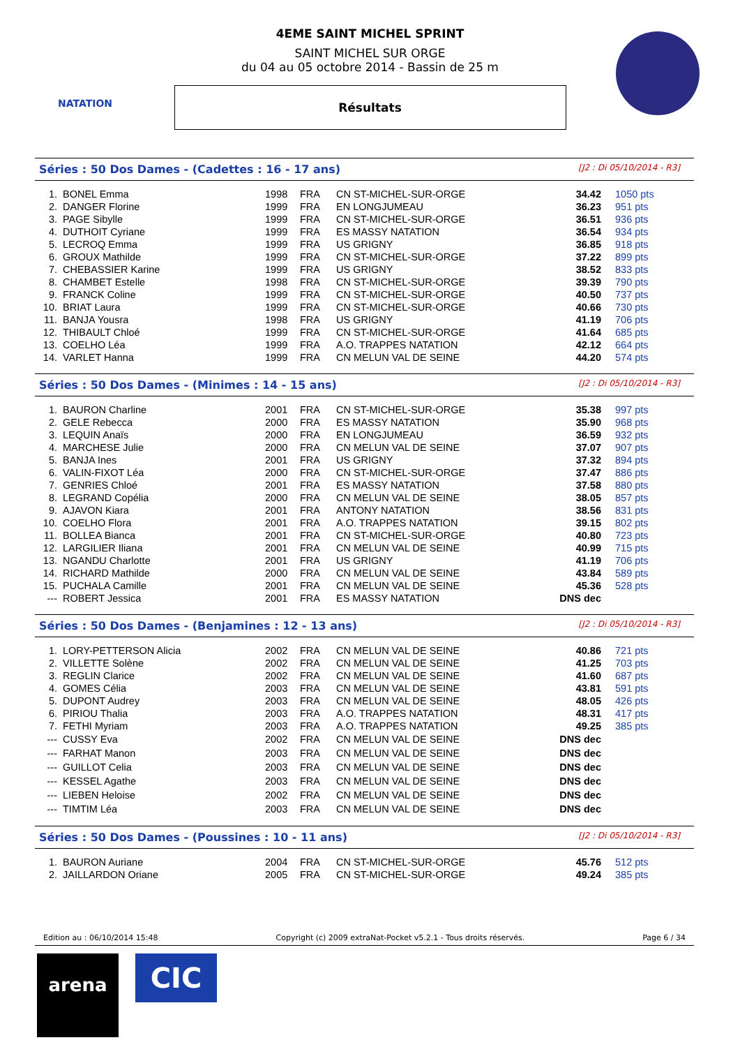NATATION
4EME SAINT MICHEL SPRINT
SAINT MICHEL SUR ORGE
du 04 au 05 octobre 2014 - Bassin de 25 m
Résultats
Séries : 50 Dos Dames - (Cadettes : 16 - 17 ans) [J2 : Di 05/10/2014 - R3]
| 1. | BONEL Emma | 1998 | FRA | CN ST-MICHEL-SUR-ORGE | 34.42 | 1050 pts |
| 2. | DANGER Florine | 1999 | FRA | EN LONGJUMEAU | 36.23 | 951 pts |
| 3. | PAGE Sibylle | 1999 | FRA | CN ST-MICHEL-SUR-ORGE | 36.51 | 936 pts |
| 4. | DUTHOIT Cyriane | 1999 | FRA | ES MASSY NATATION | 36.54 | 934 pts |
| 5. | LECROQ Emma | 1999 | FRA | US GRIGNY | 36.85 | 918 pts |
| 6. | GROUX Mathilde | 1999 | FRA | CN ST-MICHEL-SUR-ORGE | 37.22 | 899 pts |
| 7. | CHEBASSIER Karine | 1999 | FRA | US GRIGNY | 38.52 | 833 pts |
| 8. | CHAMBET Estelle | 1998 | FRA | CN ST-MICHEL-SUR-ORGE | 39.39 | 790 pts |
| 9. | FRANCK Coline | 1999 | FRA | CN ST-MICHEL-SUR-ORGE | 40.50 | 737 pts |
| 10. | BRIAT Laura | 1999 | FRA | CN ST-MICHEL-SUR-ORGE | 40.66 | 730 pts |
| 11. | BANJA Yousra | 1998 | FRA | US GRIGNY | 41.19 | 706 pts |
| 12. | THIBAULT Chloé | 1999 | FRA | CN ST-MICHEL-SUR-ORGE | 41.64 | 685 pts |
| 13. | COELHO Léa | 1999 | FRA | A.O. TRAPPES NATATION | 42.12 | 664 pts |
| 14. | VARLET Hanna | 1999 | FRA | CN MELUN VAL DE SEINE | 44.20 | 574 pts |
Séries : 50 Dos Dames - (Minimes : 14 - 15 ans) [J2 : Di 05/10/2014 - R3]
| 1. | BAURON Charline | 2001 | FRA | CN ST-MICHEL-SUR-ORGE | 35.38 | 997 pts |
| 2. | GELE Rebecca | 2000 | FRA | ES MASSY NATATION | 35.90 | 968 pts |
| 3. | LEQUIN Anaïs | 2000 | FRA | EN LONGJUMEAU | 36.59 | 932 pts |
| 4. | MARCHESE Julie | 2000 | FRA | CN MELUN VAL DE SEINE | 37.07 | 907 pts |
| 5. | BANJA Ines | 2001 | FRA | US GRIGNY | 37.32 | 894 pts |
| 6. | VALIN-FIXOT Léa | 2000 | FRA | CN ST-MICHEL-SUR-ORGE | 37.47 | 886 pts |
| 7. | GENRIES Chloé | 2001 | FRA | ES MASSY NATATION | 37.58 | 880 pts |
| 8. | LEGRAND Copélia | 2000 | FRA | CN MELUN VAL DE SEINE | 38.05 | 857 pts |
| 9. | AJAVON Kiara | 2001 | FRA | ANTONY NATATION | 38.56 | 831 pts |
| 10. | COELHO Flora | 2001 | FRA | A.O. TRAPPES NATATION | 39.15 | 802 pts |
| 11. | BOLLEA Bianca | 2001 | FRA | CN ST-MICHEL-SUR-ORGE | 40.80 | 723 pts |
| 12. | LARGILIER Iliana | 2001 | FRA | CN MELUN VAL DE SEINE | 40.99 | 715 pts |
| 13. | NGANDU Charlotte | 2001 | FRA | US GRIGNY | 41.19 | 706 pts |
| 14. | RICHARD Mathilde | 2000 | FRA | CN MELUN VAL DE SEINE | 43.84 | 589 pts |
| 15. | PUCHALA Camille | 2001 | FRA | CN MELUN VAL DE SEINE | 45.36 | 528 pts |
| --- | ROBERT Jessica | 2001 | FRA | ES MASSY NATATION | DNS dec | |
Séries : 50 Dos Dames - (Benjamines : 12 - 13 ans) [J2 : Di 05/10/2014 - R3]
| 1. | LORY-PETTERSON Alicia | 2002 | FRA | CN MELUN VAL DE SEINE | 40.86 | 721 pts |
| 2. | VILLETTE Solène | 2002 | FRA | CN MELUN VAL DE SEINE | 41.25 | 703 pts |
| 3. | REGLIN Clarice | 2002 | FRA | CN MELUN VAL DE SEINE | 41.60 | 687 pts |
| 4. | GOMES Célia | 2003 | FRA | CN MELUN VAL DE SEINE | 43.81 | 591 pts |
| 5. | DUPONT Audrey | 2003 | FRA | CN MELUN VAL DE SEINE | 48.05 | 426 pts |
| 6. | PIRIOU Thalia | 2003 | FRA | A.O. TRAPPES NATATION | 48.31 | 417 pts |
| 7. | FETHI Myriam | 2003 | FRA | A.O. TRAPPES NATATION | 49.25 | 385 pts |
| --- | CUSSY Eva | 2002 | FRA | CN MELUN VAL DE SEINE | DNS dec | |
| --- | FARHAT Manon | 2003 | FRA | CN MELUN VAL DE SEINE | DNS dec | |
| --- | GUILLOT Celia | 2003 | FRA | CN MELUN VAL DE SEINE | DNS dec | |
| --- | KESSEL Agathe | 2003 | FRA | CN MELUN VAL DE SEINE | DNS dec | |
| --- | LIEBEN Heloise | 2002 | FRA | CN MELUN VAL DE SEINE | DNS dec | |
| --- | TIMTIM Léa | 2003 | FRA | CN MELUN VAL DE SEINE | DNS dec | |
Séries : 50 Dos Dames - (Poussines : 10 - 11 ans) [J2 : Di 05/10/2014 - R3]
| 1. | BAURON Auriane | 2004 | FRA | CN ST-MICHEL-SUR-ORGE | 45.76 | 512 pts |
| 2. | JAILLARDON Oriane | 2005 | FRA | CN ST-MICHEL-SUR-ORGE | 49.24 | 385 pts |
Edition au : 06/10/2014 15:48 Copyright (c) 2009 extraNat-Pocket v5.2.1 - Tous droits réservés. Page 6 / 34
arena CIC